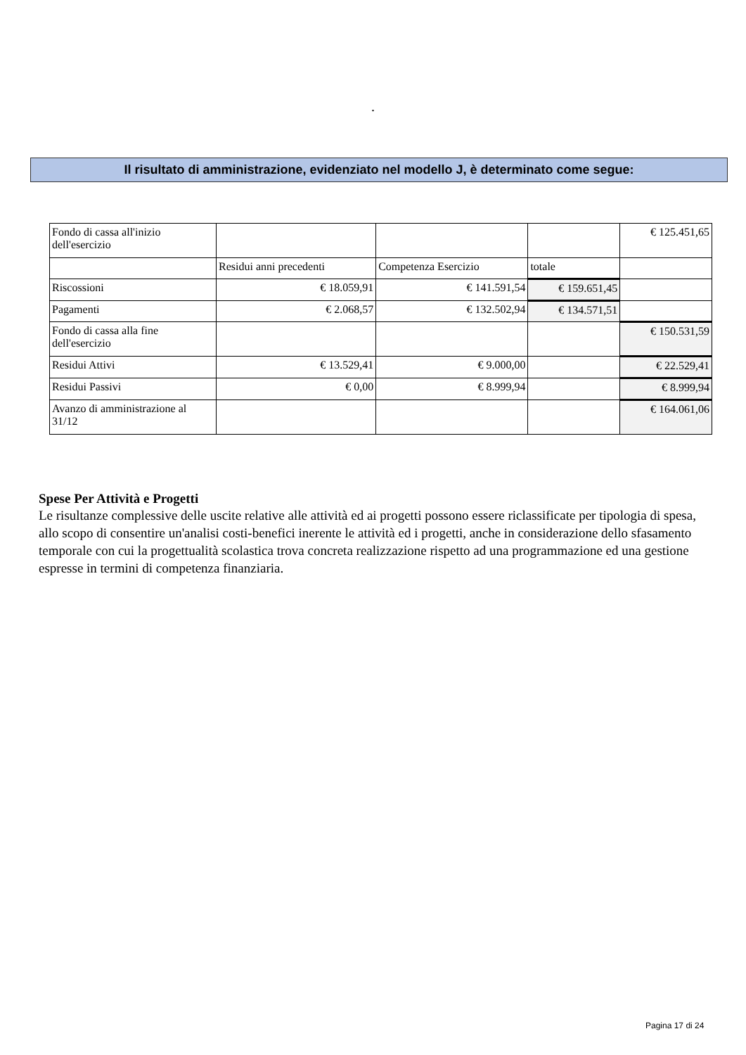.
Il risultato di amministrazione, evidenziato nel modello J, è determinato come segue:
| Fondo di cassa all'inizio dell'esercizio | | | | € 125.451,65 |
| | Residui anni precedenti | Competenza Esercizio | totale | |
| Riscossioni | € 18.059,91 | € 141.591,54 | € 159.651,45 | |
| Pagamenti | € 2.068,57 | € 132.502,94 | € 134.571,51 | |
| Fondo di cassa alla fine dell'esercizio | | | | € 150.531,59 |
| Residui Attivi | € 13.529,41 | € 9.000,00 | | € 22.529,41 |
| Residui Passivi | € 0,00 | € 8.999,94 | | € 8.999,94 |
| Avanzo di amministrazione al 31/12 | | | | € 164.061,06 |
Spese Per Attività e Progetti
Le risultanze complessive delle uscite relative alle attività ed ai progetti possono essere riclassificate per tipologia di spesa, allo scopo di consentire un'analisi costi-benefici inerente le attività ed i progetti, anche in considerazione dello sfasamento temporale con cui la progettualità scolastica trova concreta realizzazione rispetto ad una programmazione ed una gestione espresse in termini di competenza finanziaria.
Pagina 17 di 24